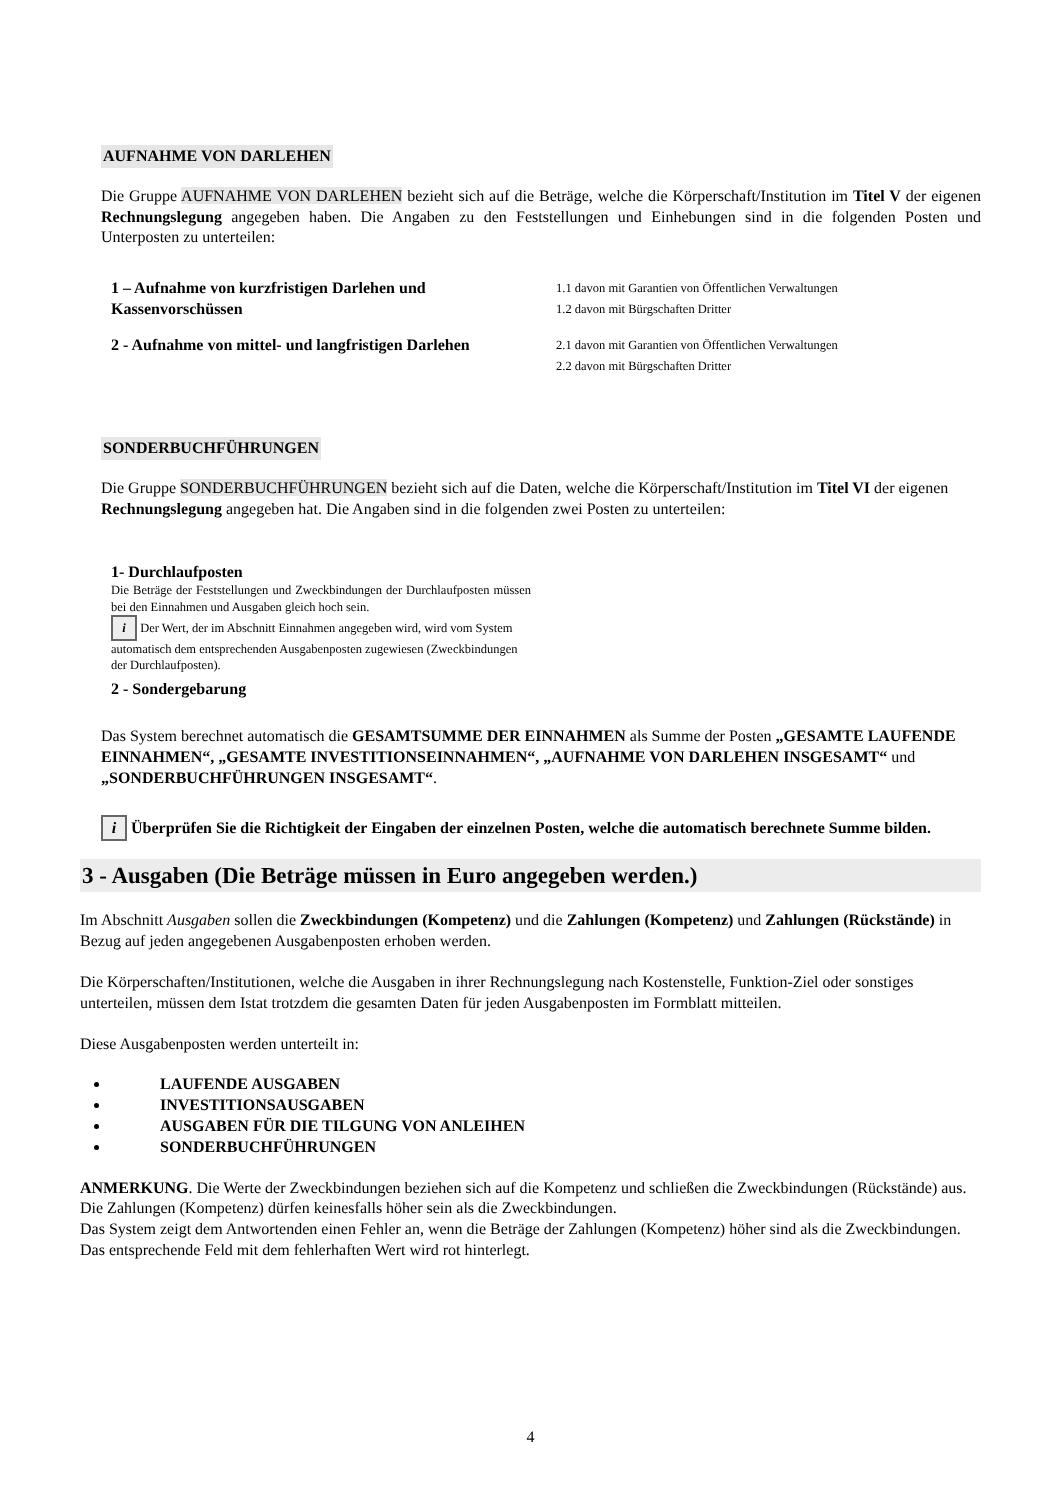AUFNAHME VON DARLEHEN
Die Gruppe AUFNAHME VON DARLEHEN bezieht sich auf die Beträge, welche die Körperschaft/Institution im Titel V der eigenen Rechnungslegung angegeben haben. Die Angaben zu den Feststellungen und Einhebungen sind in die folgenden Posten und Unterposten zu unterteilen:
1 – Aufnahme von kurzfristigen Darlehen und Kassenvorschüssen
1.1 davon mit Garantien von Öffentlichen Verwaltungen
1.2 davon mit Bürgschaften Dritter
2 - Aufnahme von mittel- und langfristigen Darlehen
2.1 davon mit Garantien von Öffentlichen Verwaltungen
2.2 davon mit Bürgschaften Dritter
SONDERBUCHFÜHRUNGEN
Die Gruppe SONDERBUCHFÜHRUNGEN bezieht sich auf die Daten, welche die Körperschaft/Institution im Titel VI der eigenen Rechnungslegung angegeben hat. Die Angaben sind in die folgenden zwei Posten zu unterteilen:
1- Durchlaufposten
Die Beträge der Feststellungen und Zweckbindungen der Durchlaufposten müssen bei den Einnahmen und Ausgaben gleich hoch sein.
i Der Wert, der im Abschnitt Einnahmen angegeben wird, wird vom System automatisch dem entsprechenden Ausgabenposten zugewiesen (Zweckbindungen der Durchlaufposten).
2 - Sondergebarung
Das System berechnet automatisch die GESAMTSUMME DER EINNAHMEN als Summe der Posten „GESAMTE LAUFENDE EINNAHMEN“, „GESAMTE INVESTITIONSEINNAHMEN“, „AUFNAHME VON DARLEHEN INSGESAMT“ und „SONDERBUCHFÜHRUNGEN INSGESAMT“.
i Überprüfen Sie die Richtigkeit der Eingaben der einzelnen Posten, welche die automatisch berechnete Summe bilden.
3 - Ausgaben (Die Beträge müssen in Euro angegeben werden.)
Im Abschnitt Ausgaben sollen die Zweckbindungen (Kompetenz) und die Zahlungen (Kompetenz) und Zahlungen (Rückstände) in Bezug auf jeden angegebenen Ausgabenposten erhoben werden.
Die Körperschaften/Institutionen, welche die Ausgaben in ihrer Rechnungslegung nach Kostenstelle, Funktion-Ziel oder sonstiges unterteilen, müssen dem Istat trotzdem die gesamten Daten für jeden Ausgabenposten im Formblatt mitteilen.
Diese Ausgabenposten werden unterteilt in:
LAUFENDE AUSGABEN
INVESTITIONSAUSGABEN
AUSGABEN FÜR DIE TILGUNG VON ANLEIHEN
SONDERBUCHFÜHRUNGEN
ANMERKUNG. Die Werte der Zweckbindungen beziehen sich auf die Kompetenz und schließen die Zweckbindungen (Rückstände) aus. Die Zahlungen (Kompetenz) dürfen keinesfalls höher sein als die Zweckbindungen.
Das System zeigt dem Antwortenden einen Fehler an, wenn die Beträge der Zahlungen (Kompetenz) höher sind als die Zweckbindungen. Das entsprechende Feld mit dem fehlerhaften Wert wird rot hinterlegt.
4